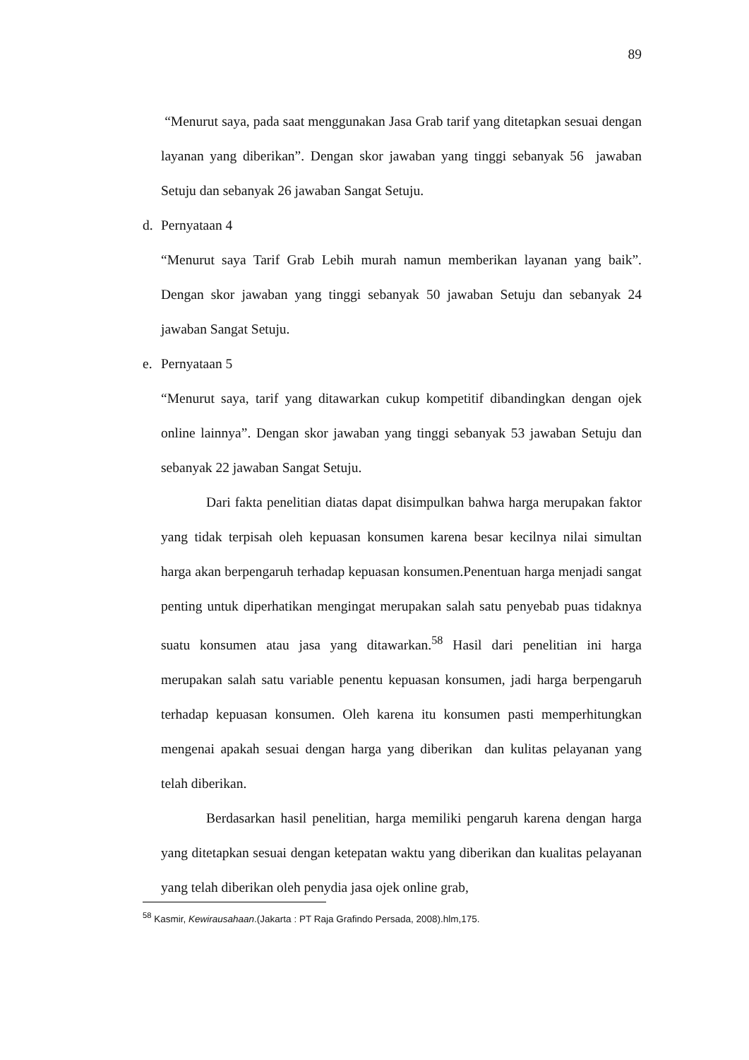89
“Menurut saya, pada saat menggunakan Jasa Grab tarif yang ditetapkan sesuai dengan layanan yang diberikan”. Dengan skor jawaban yang tinggi sebanyak 56 jawaban Setuju dan sebanyak 26 jawaban Sangat Setuju.
d. Pernyataan 4
“Menurut saya Tarif Grab Lebih murah namun memberikan layanan yang baik”. Dengan skor jawaban yang tinggi sebanyak 50 jawaban Setuju dan sebanyak 24 jawaban Sangat Setuju.
e. Pernyataan 5
“Menurut saya, tarif yang ditawarkan cukup kompetitif dibandingkan dengan ojek online lainnya”. Dengan skor jawaban yang tinggi sebanyak 53 jawaban Setuju dan sebanyak 22 jawaban Sangat Setuju.
Dari fakta penelitian diatas dapat disimpulkan bahwa harga merupakan faktor yang tidak terpisah oleh kepuasan konsumen karena besar kecilnya nilai simultan harga akan berpengaruh terhadap kepuasan konsumen.Penentuan harga menjadi sangat penting untuk diperhatikan mengingat merupakan salah satu penyebab puas tidaknya suatu konsumen atau jasa yang ditawarkan.<sup>58</sup> Hasil dari penelitian ini harga merupakan salah satu variable penentu kepuasan konsumen, jadi harga berpengaruh terhadap kepuasan konsumen. Oleh karena itu konsumen pasti memperhitungkan mengenai apakah sesuai dengan harga yang diberikan dan kulitas pelayanan yang telah diberikan.
Berdasarkan hasil penelitian, harga memiliki pengaruh karena dengan harga yang ditetapkan sesuai dengan ketepatan waktu yang diberikan dan kualitas pelayanan yang telah diberikan oleh penydia jasa ojek online grab,
<sup>58</sup> Kasmir, Kewirausahaan.(Jakarta : PT Raja Grafindo Persada, 2008).hlm,175.